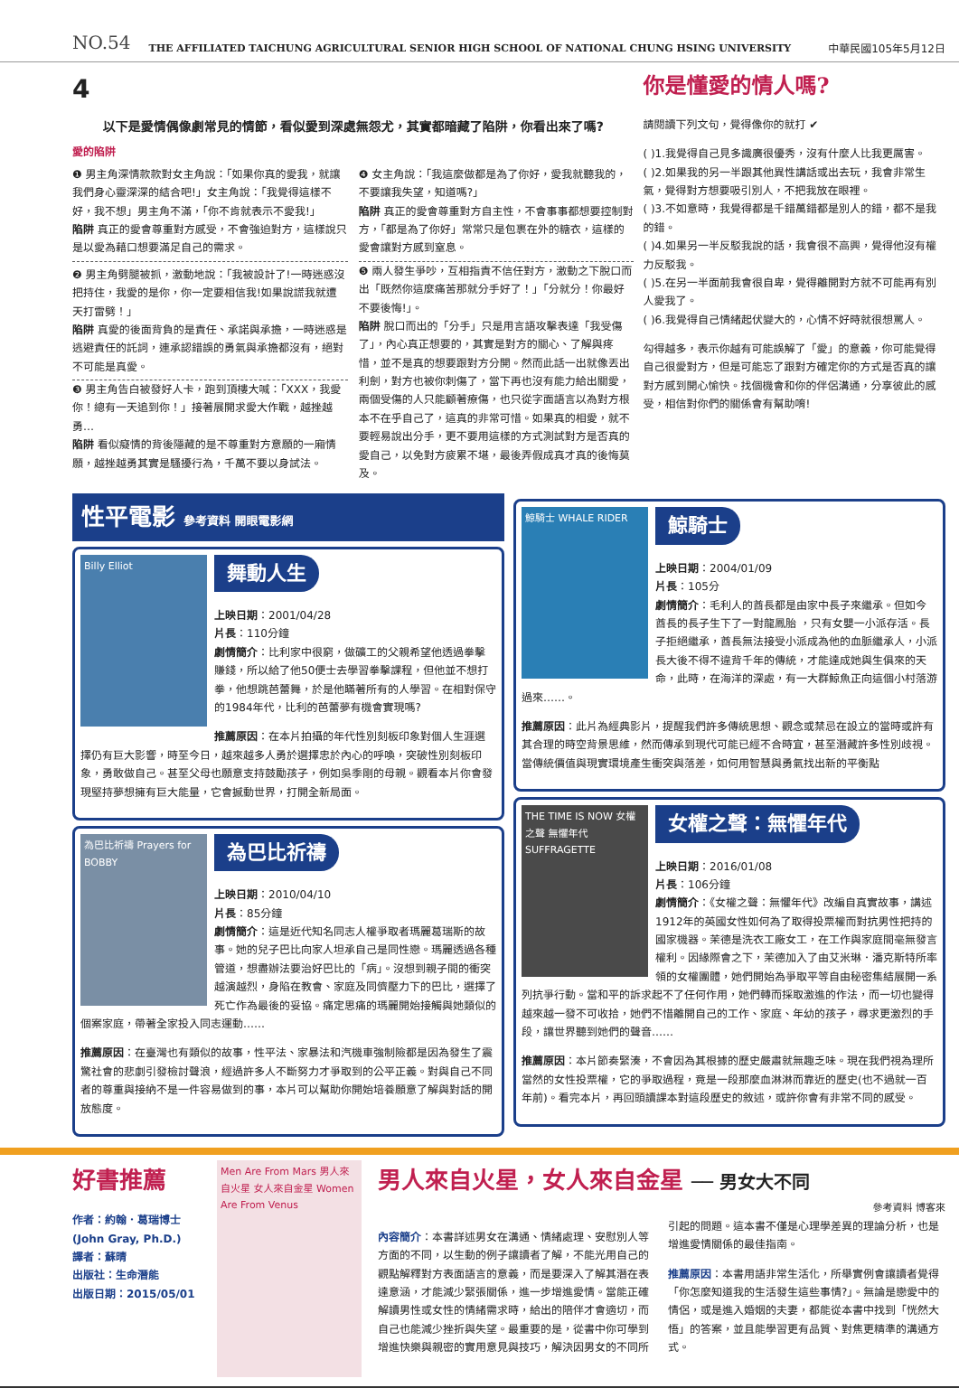NO.54 THE AFFILIATED TAICHUNG AGRICULTURAL SENIOR HIGH SCHOOL OF NATIONAL CHUNG HSING UNIVERSITY 中華民國105年5月12日
4
以下是愛情偶像劇常見的情節，看似愛到深處無怨尤，其實都暗藏了陷阱，你看出來了嗎?
愛的陷阱
❶ 男主角深情款款對女主角說：「如果你真的愛我，就讓我們身心靈深深的結合吧!」女主角說：「我覺得這樣不好，我不想」男主角不滿，「你不肯就表示不愛我!」
陷阱 真正的愛會尊重對方感受，不會強迫對方，這樣說只是以愛為藉口想要滿足自己的需求。
❷ 男主角劈腿被抓，激動地說：「我被設計了!一時迷惑沒把持住，我愛的是你，你一定要相信我!如果說謊我就遭天打雷劈！」
陷阱 真愛的後面背負的是責任、承諾與承擔，一時迷惑是逃避責任的託詞，連承認錯誤的勇氣與承擔都沒有，絕對不可能是真愛。
❸ 男主角告白被發好人卡，跑到頂樓大喊：「XXX，我愛你！總有一天追到你！」接著展開求愛大作戰，越挫越勇…
陷阱 看似癡情的背後隱藏的是不尊重對方意願的一廂情願，越挫越勇其實是騷擾行為，千萬不要以身試法。
❹ 女主角說：「我這麼做都是為了你好，愛我就聽我的，不要讓我失望，知道嗎?」
陷阱 真正的愛會尊重對方自主性，不會事事都想要控制對方，「都是為了你好」常常只是包裹在外的糖衣，這樣的愛會讓對方感到窒息。
❺ 兩人發生爭吵，互相指責不信任對方，激動之下脫口而出「既然你這麼痛苦那就分手好了！」「分就分！你最好不要後悔!」。
陷阱 脫口而出的「分手」只是用言語攻擊表達「我受傷了」，內心真正想要的，其實是對方的關心、了解與疼惜，並不是真的想要跟對方分開。然而此話一出就像丟出利劍，對方也被你刺傷了，當下再也沒有能力給出關愛，兩個受傷的人只能顧著療傷，也只從字面語言以為對方根本不在乎自己了，這真的非常可惜。如果真的相愛，就不要輕易說出分手，更不要用這樣的方式測試對方是否真的愛自己，以免對方疲累不堪，最後弄假成真才真的後悔莫及。
你是懂愛的情人嗎?
請閱讀下列文句，覺得像你的就打 ✔
( )1.我覺得自己見多識廣很優秀，沒有什麼人比我更厲害。
( )2.如果我的另一半跟其他異性講話或出去玩，我會非常生氣，覺得對方想要吸引別人，不把我放在眼裡。
( )3.不如意時，我覺得都是千錯萬錯都是別人的錯，都不是我的錯。
( )4.如果另一半反駁我說的話，我會很不高興，覺得他沒有權力反駁我。
( )5.在另一半面前我會很自卑，覺得離開對方就不可能再有別人愛我了。
( )6.我覺得自己情緒起伏變大的，心情不好時就很想罵人。
勾得越多，表示你越有可能誤解了「愛」的意義，你可能覺得自己很愛對方，但是可能忘了跟對方確定你的方式是否真的讓對方感到開心愉快。找個機會和你的伴侶溝通，分享彼此的感受，相信對你們的關係會有幫助唷!
性平電影 參考資料 開眼電影網
舞動人生
Billy Elliot
上映日期：2001/04/28
片長：110分鐘
劇情簡介：比利家中很窮，做礦工的父親希望他透過拳擊賺錢，所以給了他50便士去學習拳擊課程，但他並不想打拳，他想跳芭蕾舞，於是他瞞著所有的人學習。在相對保守的1984年代，比利的芭蕾夢有機會實現嗎?
推薦原因：在本片拍攝的年代性別刻板印象對個人生涯選擇仍有巨大影響，時至今日，越來越多人勇於選擇忠於內心的呼喚，突破性別刻板印象，勇敢做自己。甚至父母也願意支持鼓勵孩子，例如吳季剛的母親。觀看本片你會發現堅持夢想擁有巨大能量，它會撼動世界，打開全新局面。
為巴比祈禱
為巴比祈禱 Prayers for BOBBY
上映日期：2010/04/10
片長：85分鐘
劇情簡介：這是近代知名同志人權爭取者瑪麗葛瑞斯的故事。她的兒子巴比向家人坦承自己是同性戀。瑪麗透過各種管道，想盡辦法要治好巴比的「病」。沒想到親子間的衝突越演越烈，身陷在教會、家庭及同儕壓力下的巴比，選擇了死亡作為最後的妥協。痛定思痛的瑪麗開始接觸與她類似的個案家庭，帶著全家投入同志運動……
推薦原因：在臺灣也有類似的故事，性平法、家暴法和汽機車強制險都是因為發生了震驚社會的悲劇引發檢討聲浪，經過許多人不斷努力才爭取到的公平正義。對與自己不同者的尊重與接納不是一件容易做到的事，本片可以幫助你開始培養願意了解與對話的開放態度。
鯨騎士
鯨騎士 WHALE RIDER
上映日期：2004/01/09
片長：105分
劇情簡介：毛利人的酋長都是由家中長子來繼承。但如今酋長的長子生下了一對龍鳳胎 ，只有女嬰一小派存活。長子拒絕繼承，酋長無法接受小派成為他的血脈繼承人，小派長大後不得不違背千年的傳統，才能達成她與生俱來的天命，此時，在海洋的深處，有一大群鯨魚正向這個小村落游過來……。
推薦原因：此片為經典影片，提醒我們許多傳統思想、觀念或禁忌在設立的當時或許有其合理的時空背景思維，然而傳承到現代可能已經不合時宜，甚至潛藏許多性別歧視。當傳統價值與現實環境產生衝突與落差，如何用智慧與勇氣找出新的平衡點
女權之聲：無懼年代
THE TIME IS NOW 女權之聲 無懼年代 SUFFRAGETTE
上映日期：2016/01/08
片長：106分鐘
劇情簡介：《女權之聲：無懼年代》改編自真實故事，講述1912年的英國女性如何為了取得投票權而對抗男性把持的國家機器。茉德是洗衣工廠女工，在工作與家庭間毫無發言權利。因緣際會之下，茉德加入了由艾米琳．潘克斯特所率領的女權團體，她們開始為爭取平等自由秘密集結展開一系列抗爭行動。當和平的訴求起不了任何作用，她們轉而採取激進的作法，而一切也變得越來越一發不可收拾，她們不惜離開自己的工作、家庭、年幼的孩子，尋求更激烈的手段，讓世界聽到她們的聲音……
推薦原因：本片節奏緊湊，不會因為其根據的歷史嚴肅就無趣乏味。現在我們視為理所當然的女性投票權，它的爭取過程，竟是一段那麼血淋淋而靠近的歷史(也不過就一百年前)。看完本片，再回頭讀課本對這段歷史的敘述，或許你會有非常不同的感受。
好書推薦
作者：約翰．葛瑞博士
(John Gray, Ph.D.)
譯者：蘇晴
出版社：生命潛能
出版日期：2015/05/01
Men Are From Mars 男人來自火星 女人來自金星 Women Are From Venus
男人來自火星，女人來自金星 ── 男女大不同
參考資料 博客來
內容簡介：本書詳述男女在溝通、情緒處理、安慰別人等方面的不同，以生動的例子讓讀者了解，不能光用自己的觀點解釋對方表面語言的意義，而是要深入了解其潛在表達意涵，才能減少緊張關係，進一步增進愛情。當能正確解讀男性或女性的情緒需求時，給出的陪伴才會適切，而自己也能減少挫折與失望。最重要的是，從書中你可學到增進快樂與親密的實用意見與技巧，解決因男女的不同所引起的問題。這本書不僅是心理學差異的理論分析，也是增進愛情關係的最佳指南。
推薦原因：本書用語非常生活化，所舉實例會讓讀者覺得「你怎麼知道我的生活發生這些事情?」。無論是戀愛中的情侶，或是進入婚姻的夫妻，都能從本書中找到「恍然大悟」的答案，並且能學習更有品質、對焦更精準的溝通方式。